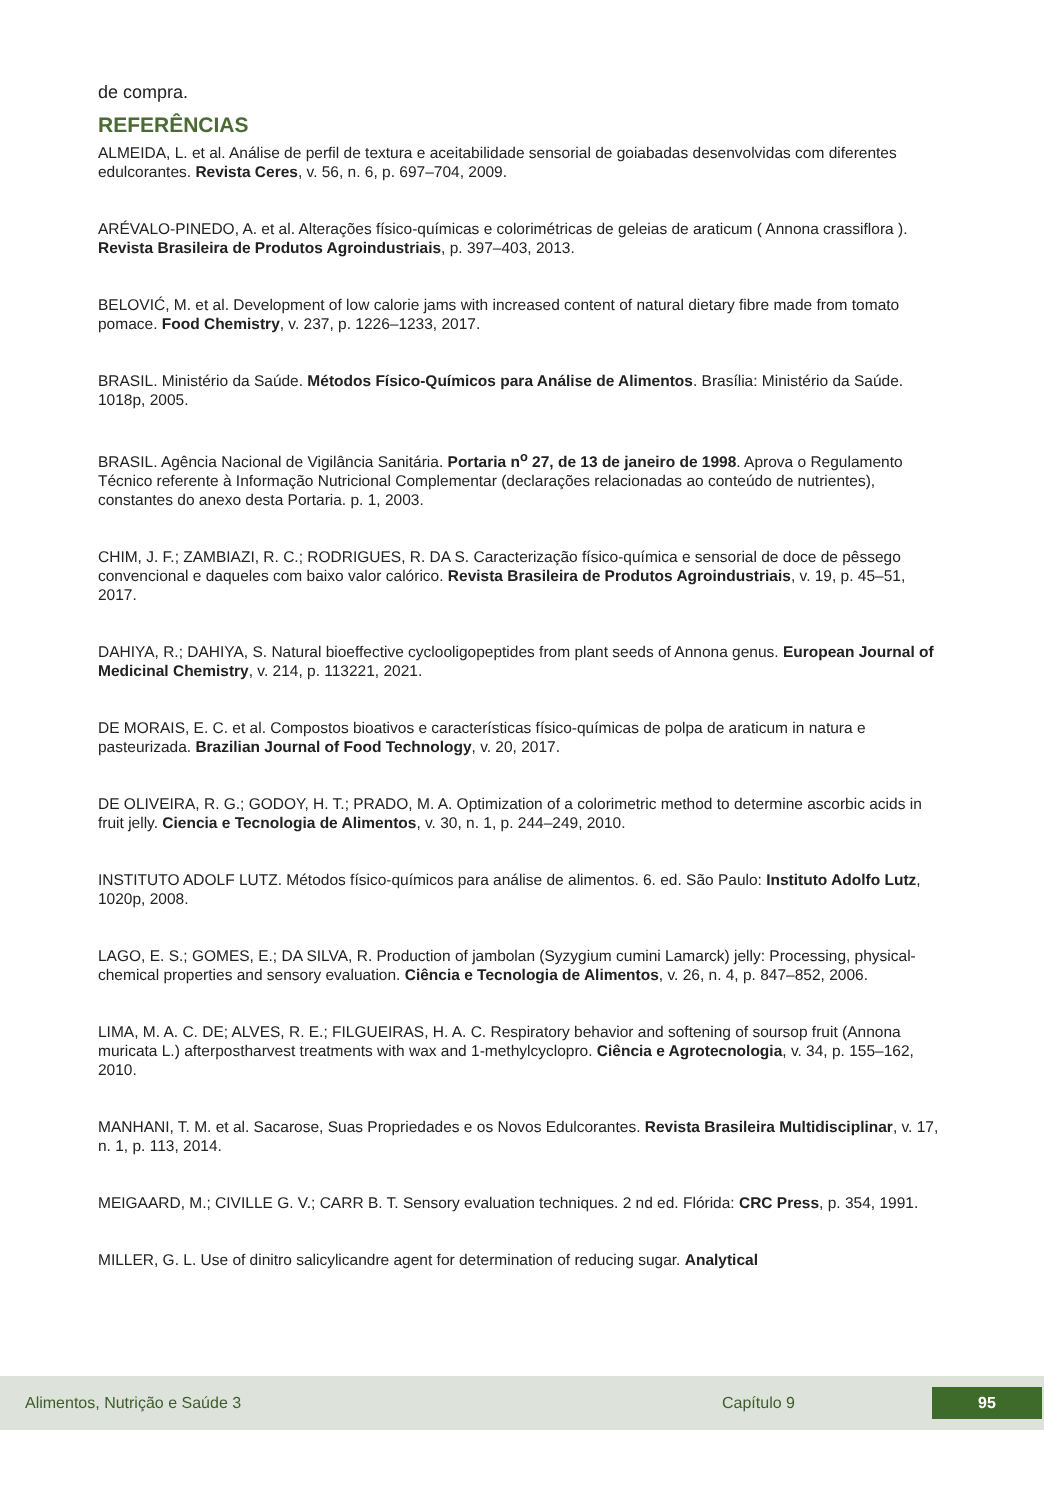de compra.
REFERÊNCIAS
ALMEIDA, L. et al. Análise de perfil de textura e aceitabilidade sensorial de goiabadas desenvolvidas com diferentes edulcorantes. Revista Ceres, v. 56, n. 6, p. 697–704, 2009.
ARÉVALO-PINEDO, A. et al. Alterações físico-químicas e colorimétricas de geleias de araticum ( Annona crassiflora ). Revista Brasileira de Produtos Agroindustriais, p. 397–403, 2013.
BELOVIĆ, M. et al. Development of low calorie jams with increased content of natural dietary fibre made from tomato pomace. Food Chemistry, v. 237, p. 1226–1233, 2017.
BRASIL. Ministério da Saúde. Métodos Físico-Químicos para Análise de Alimentos. Brasília: Ministério da Saúde. 1018p, 2005.
BRASIL. Agência Nacional de Vigilância Sanitária. Portaria n<sup>o</sup> 27, de 13 de janeiro de 1998. Aprova o Regulamento Técnico referente à Informação Nutricional Complementar (declarações relacionadas ao conteúdo de nutrientes), constantes do anexo desta Portaria. p. 1, 2003.
CHIM, J. F.; ZAMBIAZI, R. C.; RODRIGUES, R. DA S. Caracterização físico-química e sensorial de doce de pêssego convencional e daqueles com baixo valor calórico. Revista Brasileira de Produtos Agroindustriais, v. 19, p. 45–51, 2017.
DAHIYA, R.; DAHIYA, S. Natural bioeffective cyclooligopeptides from plant seeds of Annona genus. European Journal of Medicinal Chemistry, v. 214, p. 113221, 2021.
DE MORAIS, E. C. et al. Compostos bioativos e características físico-químicas de polpa de araticum in natura e pasteurizada. Brazilian Journal of Food Technology, v. 20, 2017.
DE OLIVEIRA, R. G.; GODOY, H. T.; PRADO, M. A. Optimization of a colorimetric method to determine ascorbic acids in fruit jelly. Ciencia e Tecnologia de Alimentos, v. 30, n. 1, p. 244–249, 2010.
INSTITUTO ADOLF LUTZ. Métodos físico-químicos para análise de alimentos. 6. ed. São Paulo: Instituto Adolfo Lutz, 1020p, 2008.
LAGO, E. S.; GOMES, E.; DA SILVA, R. Production of jambolan (Syzygium cumini Lamarck) jelly: Processing, physical-chemical properties and sensory evaluation. Ciência e Tecnologia de Alimentos, v. 26, n. 4, p. 847–852, 2006.
LIMA, M. A. C. DE; ALVES, R. E.; FILGUEIRAS, H. A. C. Respiratory behavior and softening of soursop fruit (Annona muricata L.) afterpostharvest treatments with wax and 1-methylcyclopro. Ciência e Agrotecnologia, v. 34, p. 155–162, 2010.
MANHANI, T. M. et al. Sacarose, Suas Propriedades e os Novos Edulcorantes. Revista Brasileira Multidisciplinar, v. 17, n. 1, p. 113, 2014.
MEIGAARD, M.; CIVILLE G. V.; CARR B. T. Sensory evaluation techniques. 2 nd ed. Flórida: CRC Press, p. 354, 1991.
MILLER, G. L. Use of dinitro salicylicandre agent for determination of reducing sugar. Analytical
Alimentos, Nutrição e Saúde 3 Capítulo 9 95